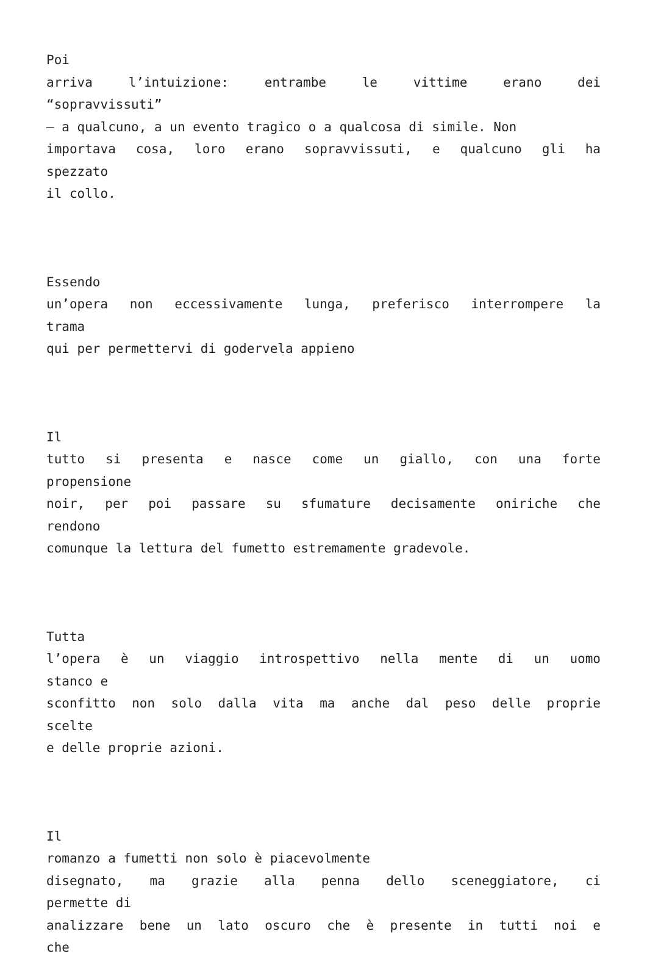Poi
arriva l’intuizione: entrambe le vittime erano dei
“sopravvissuti”
– a qualcuno, a un evento tragico o a qualcosa di simile. Non
importava cosa, loro erano sopravvissuti, e qualcuno gli ha
spezzato
il collo.
Essendo
un’opera non eccessivamente lunga, preferisco interrompere la
trama
qui per permettervi di godervela appieno
Il
tutto si presenta e nasce come un giallo, con una forte
propensione
noir, per poi passare su sfumature decisamente oniriche che
rendono
comunque la lettura del fumetto estremamente gradevole.
Tutta
l’opera è un viaggio introspettivo nella mente di un uomo
stanco e
sconfitto non solo dalla vita ma anche dal peso delle proprie
scelte
e delle proprie azioni.
Il
romanzo a fumetti non solo è piacevolmente
disegnato, ma grazie alla penna dello sceneggiatore, ci
permette di
analizzare bene un lato oscuro che è presente in tutti noi e
che